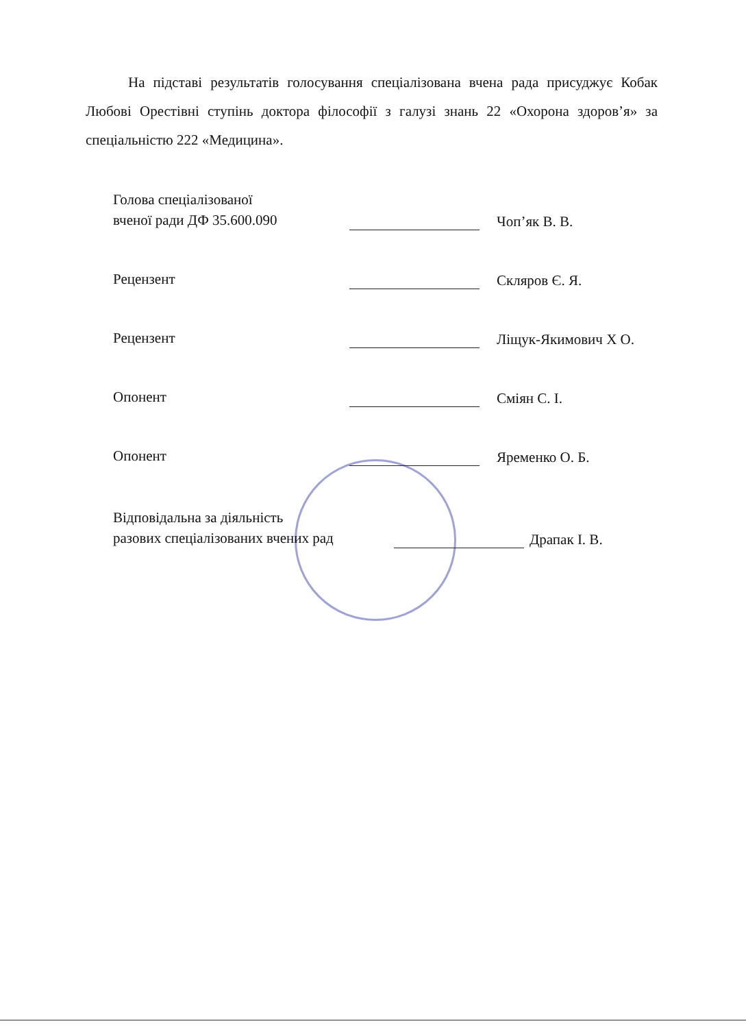На підставі результатів голосування спеціалізована вчена рада присуджує Кобак Любові Орестівні ступінь доктора філософії з галузі знань 22 «Охорона здоров’я» за спеціальністю 222 «Медицина».
Голова спеціалізованої
вченої ради ДФ 35.600.090
Чоп’як В. В.
Рецензент
Скляров Є. Я.
Рецензент
Ліщук-Якимович Х О.
Опонент
Сміян С. І.
Опонент
Яременко О. Б.
Відповідальна за діяльність
разових спеціалізованих вчених рад
Драпак І. В.